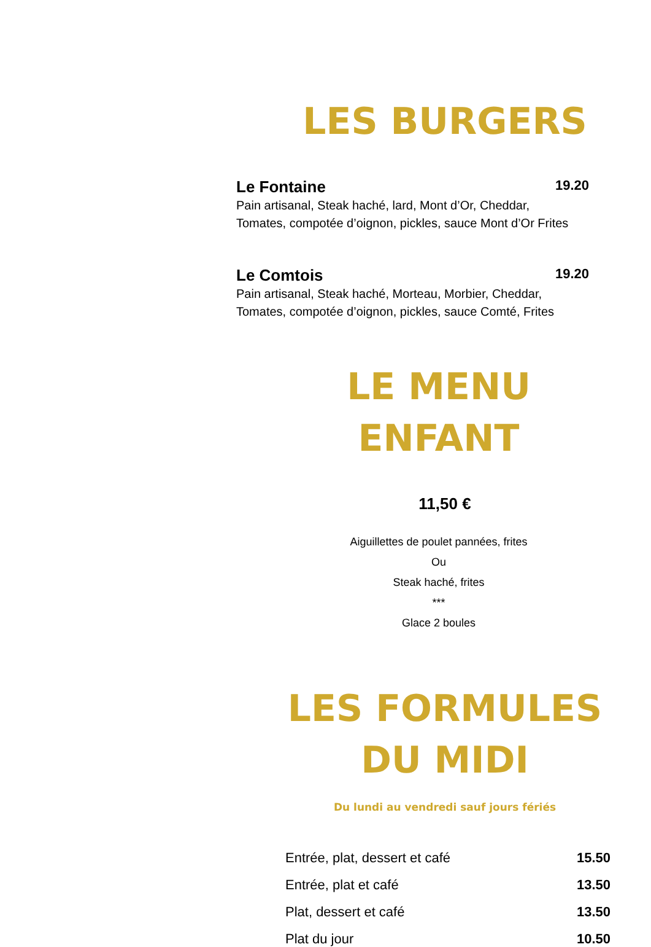LES BURGERS
Le Fontaine 19.20
Pain artisanal, Steak haché, lard, Mont d’Or, Cheddar,
Tomates, compotée d’oignon, pickles, sauce Mont d’Or Frites
Le Comtois 19.20
Pain artisanal, Steak haché, Morteau, Morbier, Cheddar,
Tomates, compotée d’oignon, pickles, sauce Comté, Frites
LE MENU ENFANT
11,50 €
Aiguillettes de poulet pannées, frites
Ou
Steak haché, frites
***
Glace 2 boules
LES FORMULES
DU MIDI
Du lundi au vendredi sauf jours fériés
Entrée, plat, dessert et café 15.50
Entrée, plat et café 13.50
Plat, dessert et café 13.50
Plat du jour 10.50